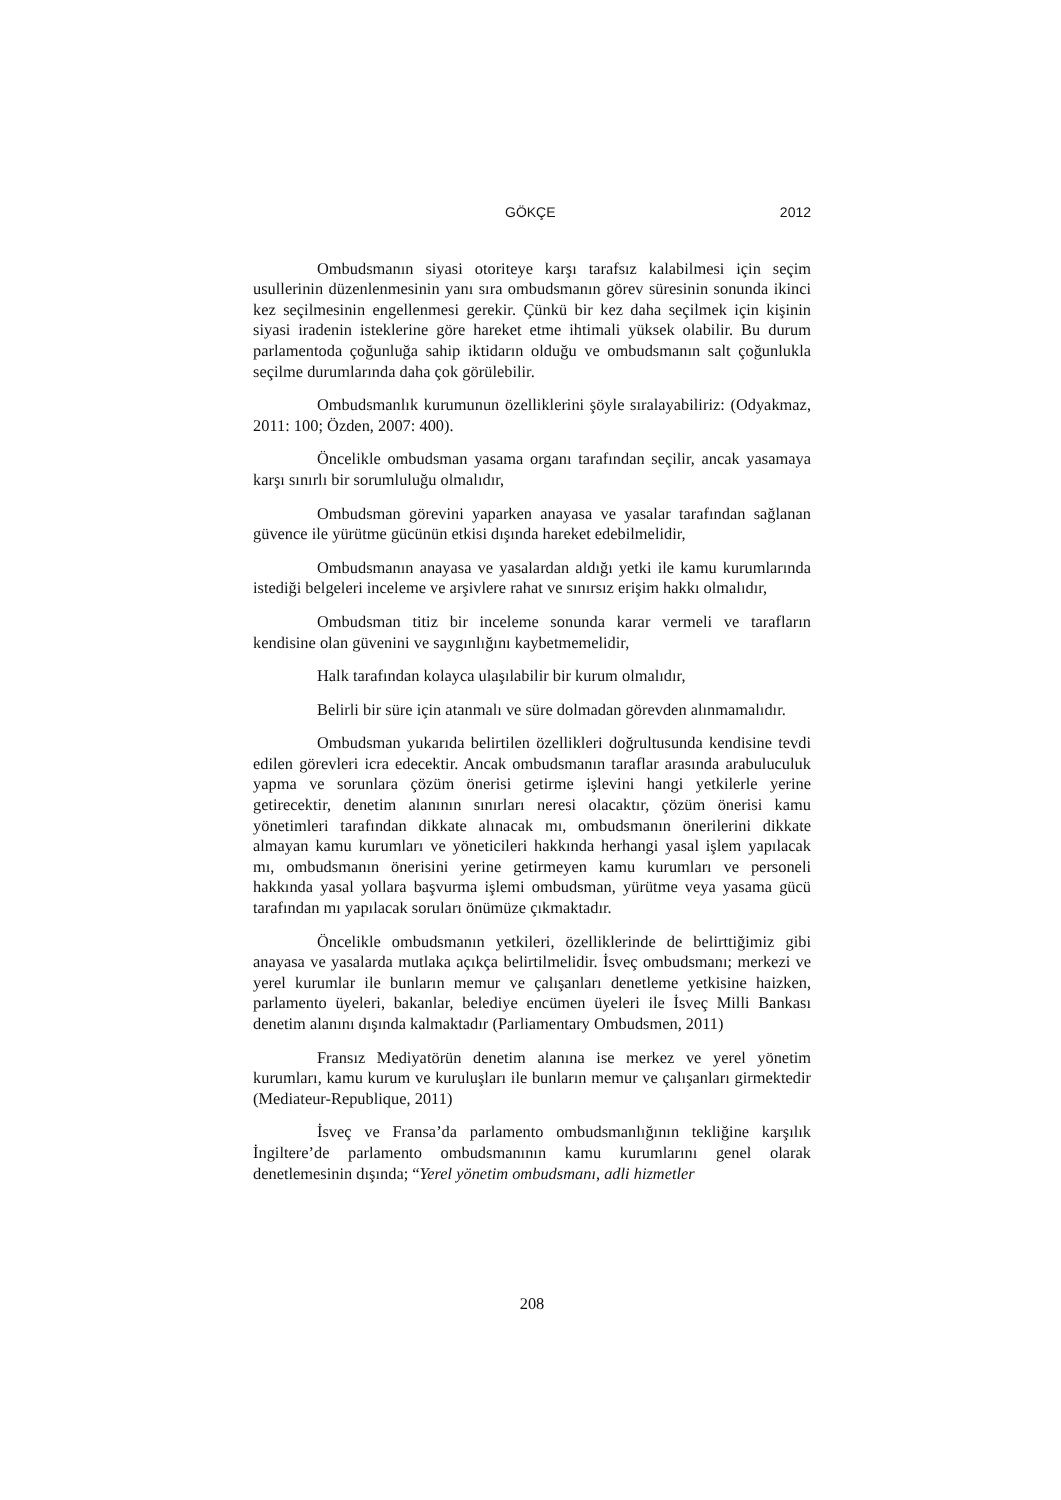GÖKÇE 2012
Ombudsmanın siyasi otoriteye karşı tarafsız kalabilmesi için seçim usullerinin düzenlenmesinin yanı sıra ombudsmanın görev süresinin sonunda ikinci kez seçilmesinin engellenmesi gerekir. Çünkü bir kez daha seçilmek için kişinin siyasi iradenin isteklerine göre hareket etme ihtimali yüksek olabilir. Bu durum parlamentoda çoğunluğa sahip iktidarın olduğu ve ombudsmanın salt çoğunlukla seçilme durumlarında daha çok görülebilir.
Ombudsmanlık kurumunun özelliklerini şöyle sıralayabiliriz: (Odyakmaz, 2011: 100; Özden, 2007: 400).
Öncelikle ombudsman yasama organı tarafından seçilir, ancak yasamaya karşı sınırlı bir sorumluluğu olmalıdır,
Ombudsman görevini yaparken anayasa ve yasalar tarafından sağlanan güvence ile yürütme gücünün etkisi dışında hareket edebilmelidir,
Ombudsmanın anayasa ve yasalardan aldığı yetki ile kamu kurumlarında istediği belgeleri inceleme ve arşivlere rahat ve sınırsız erişim hakkı olmalıdır,
Ombudsman titiz bir inceleme sonunda karar vermeli ve tarafların kendisine olan güvenini ve saygınlığını kaybetmemelidir,
Halk tarafından kolayca ulaşılabilir bir kurum olmalıdır,
Belirli bir süre için atanmalı ve süre dolmadan görevden alınmamalıdır.
Ombudsman yukarıda belirtilen özellikleri doğrultusunda kendisine tevdi edilen görevleri icra edecektir. Ancak ombudsmanın taraflar arasında arabuluculuk yapma ve sorunlara çözüm önerisi getirme işlevini hangi yetkilerle yerine getirecektir, denetim alanının sınırları neresi olacaktır, çözüm önerisi kamu yönetimleri tarafından dikkate alınacak mı, ombudsmanın önerilerini dikkate almayan kamu kurumları ve yöneticileri hakkında herhangi yasal işlem yapılacak mı, ombudsmanın önerisini yerine getirmeyen kamu kurumları ve personeli hakkında yasal yollara başvurma işlemi ombudsman, yürütme veya yasama gücü tarafından mı yapılacak soruları önümüze çıkmaktadır.
Öncelikle ombudsmanın yetkileri, özelliklerinde de belirttiğimiz gibi anayasa ve yasalarda mutlaka açıkça belirtilmelidir. İsveç ombudsmanı; merkezi ve yerel kurumlar ile bunların memur ve çalışanları denetleme yetkisine haizken, parlamento üyeleri, bakanlar, belediye encümen üyeleri ile İsveç Milli Bankası denetim alanını dışında kalmaktadır (Parliamentary Ombudsmen, 2011)
Fransız Mediyatörün denetim alanına ise merkez ve yerel yönetim kurumları, kamu kurum ve kuruluşları ile bunların memur ve çalışanları girmektedir (Mediateur-Republique, 2011)
İsveç ve Fransa’da parlamento ombudsmanlığının tekliğine karşılık İngiltere’de parlamento ombudsmanının kamu kurumlarını genel olarak denetlemesinin dışında; “Yerel yönetim ombudsmanı, adli hizmetler
208